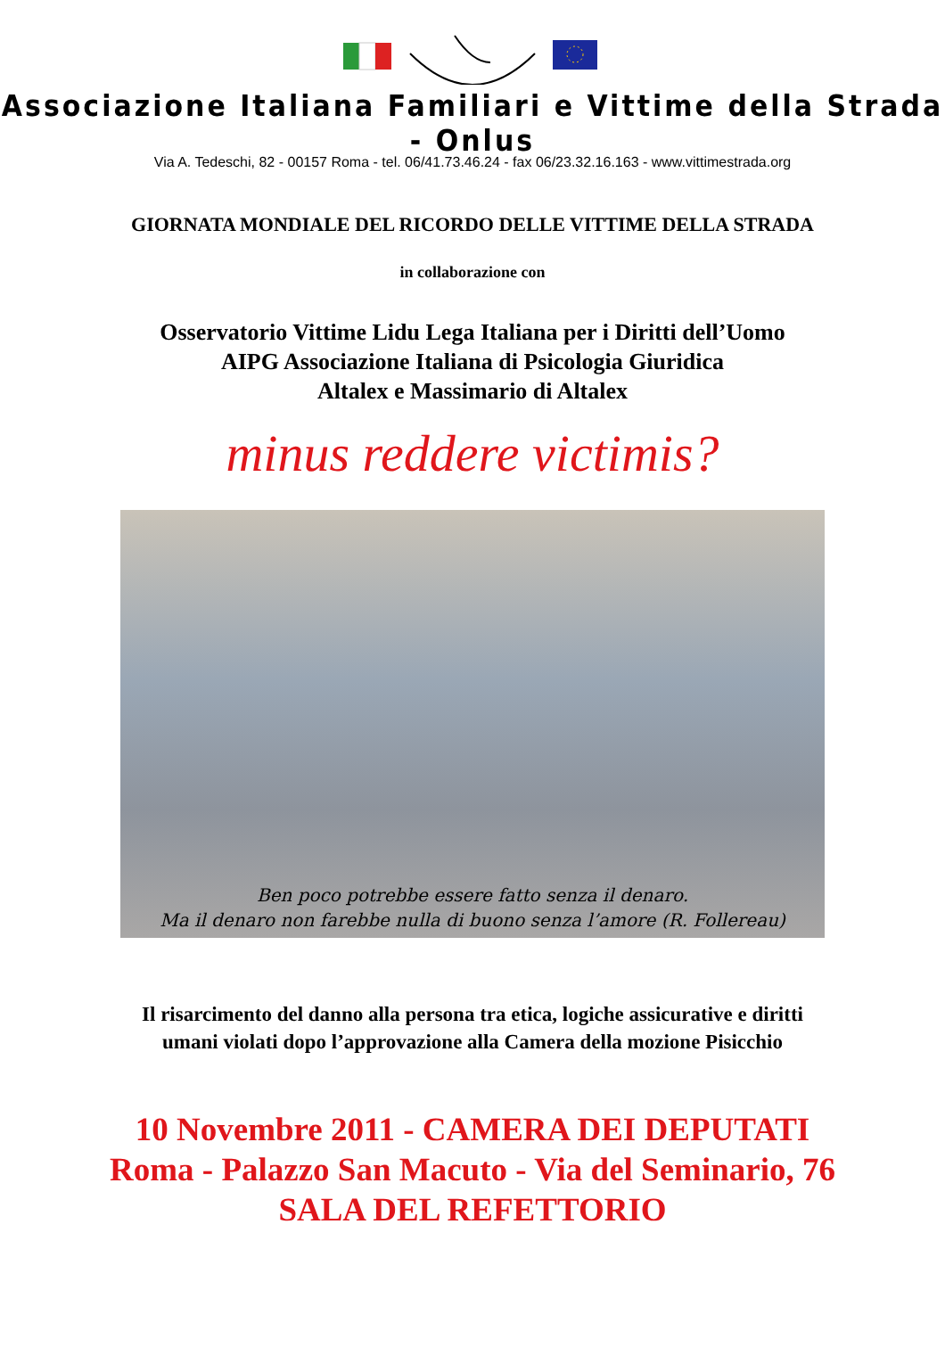Associazione Italiana Familiari e Vittime della Strada - Onlus
Via A. Tedeschi, 82 - 00157 Roma - tel. 06/41.73.46.24 - fax 06/23.32.16.163 - www.vittimestrada.org
GIORNATA MONDIALE DEL RICORDO DELLE VITTIME DELLA STRADA
in collaborazione con
Osservatorio Vittime Lidu Lega Italiana per i Diritti dell’Uomo
AIPG Associazione Italiana di Psicologia Giuridica
Altalex e Massimario di Altalex
minus reddere victimis?
Ben poco potrebbe essere fatto senza il denaro.
Ma il denaro non farebbe nulla di buono senza l’amore (R. Follereau)
Il risarcimento del danno alla persona tra etica, logiche assicurative e diritti
umani violati dopo l’approvazione alla Camera della mozione Pisicchio
10 Novembre 2011 - CAMERA DEI DEPUTATI
Roma - Palazzo San Macuto - Via del Seminario, 76
SALA DEL REFETTORIO